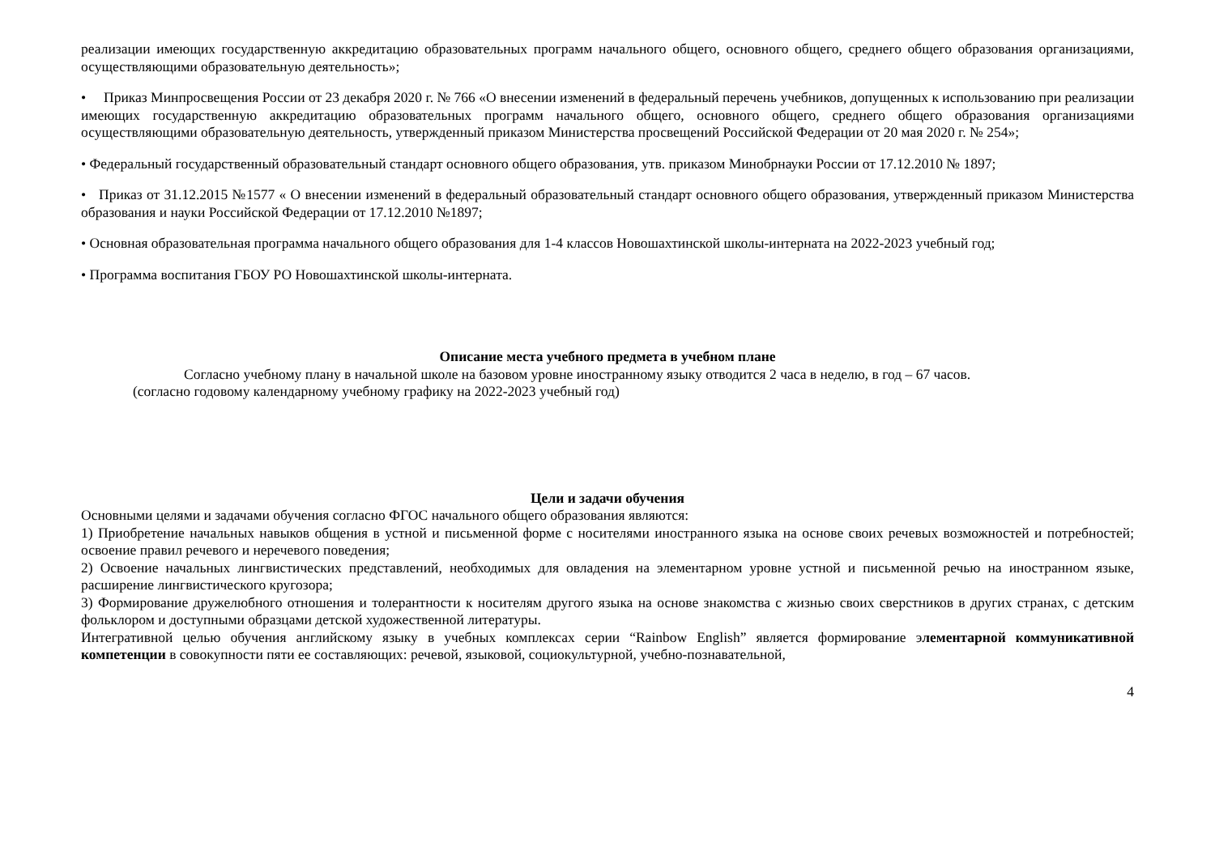реализации имеющих государственную аккредитацию образовательных программ начального общего, основного общего, среднего общего образования организациями, осуществляющими образовательную деятельность»;
• Приказ Минпросвещения России от 23 декабря 2020 г. № 766 «О внесении изменений в федеральный перечень учебников, допущенных к использованию при реализации имеющих государственную аккредитацию образовательных программ начального общего, основного общего, среднего общего образования организациями осуществляющими образовательную деятельность, утвержденный приказом Министерства просвещений Российской Федерации от 20 мая 2020 г. № 254»;
• Федеральный государственный образовательный стандарт основного общего образования, утв. приказом Минобрнауки России от 17.12.2010 № 1897;
• Приказ от 31.12.2015 №1577 « О внесении изменений в федеральный образовательный стандарт основного общего образования, утвержденный приказом Министерства образования и науки Российской Федерации от 17.12.2010 №1897;
• Основная образовательная программа начального общего образования для 1-4 классов Новошахтинской школы-интерната на 2022-2023 учебный год;
• Программа воспитания ГБОУ РО Новошахтинской школы-интерната.
Описание места учебного предмета в учебном плане
Согласно учебному плану в начальной школе на базовом уровне иностранному языку отводится 2 часа в неделю, в год – 67 часов.
(согласно годовому календарному учебному графику на 2022-2023 учебный год)
Цели и задачи обучения
Основными целями и задачами обучения согласно ФГОС начального общего образования являются:
1) Приобретение начальных навыков общения в устной и письменной форме с носителями иностранного языка на основе своих речевых возможностей и потребностей; освоение правил речевого и неречевого поведения;
2) Освоение начальных лингвистических представлений, необходимых для овладения на элементарном уровне устной и письменной речью на иностранном языке, расширение лингвистического кругозора;
3) Формирование дружелюбного отношения и толерантности к носителям другого языка на основе знакомства с жизнью своих сверстников в других странах, с детским фольклором и доступными образцами детской художественной литературы.
Интегративной целью обучения английскому языку в учебных комплексах серии “Rainbow English” является формирование элементарной коммуникативной компетенции в совокупности пяти ее составляющих: речевой, языковой, социокультурной, учебно-познавательной,
4